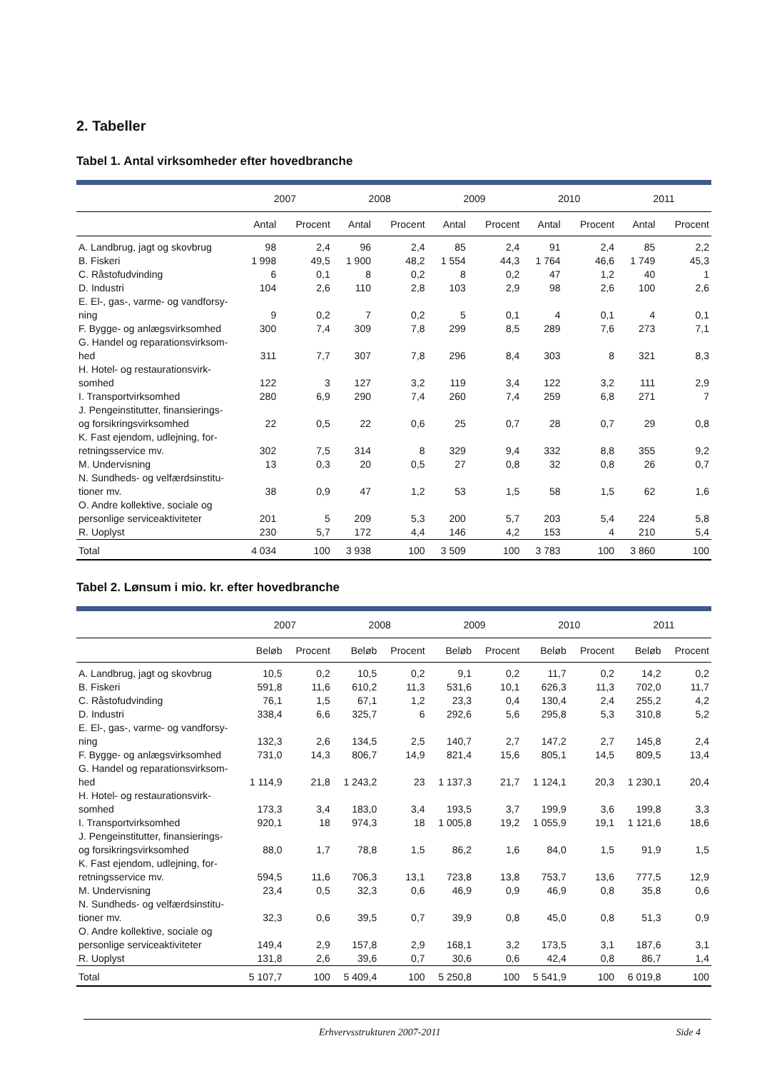2. Tabeller
Tabel 1. Antal virksomheder efter hovedbranche
| | 2007 | | 2008 | | 2009 | | 2010 | | 2011 | |
| --- | --- | --- | --- | --- | --- | --- | --- | --- | --- | --- |
| | Antal | Procent | Antal | Procent | Antal | Procent | Antal | Procent | Antal | Procent |
| A. Landbrug, jagt og skovbrug | 98 | 2,4 | 96 | 2,4 | 85 | 2,4 | 91 | 2,4 | 85 | 2,2 |
| B. Fiskeri | 1 998 | 49,5 | 1 900 | 48,2 | 1 554 | 44,3 | 1 764 | 46,6 | 1 749 | 45,3 |
| C. Råstofudvinding | 6 | 0,1 | 8 | 0,2 | 8 | 0,2 | 47 | 1,2 | 40 | 1 |
| D. Industri | 104 | 2,6 | 110 | 2,8 | 103 | 2,9 | 98 | 2,6 | 100 | 2,6 |
| E. El-, gas-, varme- og vandforsy- ning | 9 | 0,2 | 7 | 0,2 | 5 | 0,1 | 4 | 0,1 | 4 | 0,1 |
| F. Bygge- og anlægsvirksomhed | 300 | 7,4 | 309 | 7,8 | 299 | 8,5 | 289 | 7,6 | 273 | 7,1 |
| G. Handel og reparationsvirksom- hed | 311 | 7,7 | 307 | 7,8 | 296 | 8,4 | 303 | 8 | 321 | 8,3 |
| H. Hotel- og restaurationsvirk- somhed | 122 | 3 | 127 | 3,2 | 119 | 3,4 | 122 | 3,2 | 111 | 2,9 |
| I. Transportvirksomhed | 280 | 6,9 | 290 | 7,4 | 260 | 7,4 | 259 | 6,8 | 271 | 7 |
| J. Pengeinstitutter, finansierings- og forsikringsvirksomhed | 22 | 0,5 | 22 | 0,6 | 25 | 0,7 | 28 | 0,7 | 29 | 0,8 |
| K. Fast ejendom, udlejning, for- retningsservice mv. | 302 | 7,5 | 314 | 8 | 329 | 9,4 | 332 | 8,8 | 355 | 9,2 |
| M. Undervisning | 13 | 0,3 | 20 | 0,5 | 27 | 0,8 | 32 | 0,8 | 26 | 0,7 |
| N. Sundheds- og velfærdsinstitu- tioner mv. | 38 | 0,9 | 47 | 1,2 | 53 | 1,5 | 58 | 1,5 | 62 | 1,6 |
| O. Andre kollektive, sociale og personlige serviceaktiviteter | 201 | 5 | 209 | 5,3 | 200 | 5,7 | 203 | 5,4 | 224 | 5,8 |
| R. Uoplyst | 230 | 5,7 | 172 | 4,4 | 146 | 4,2 | 153 | 4 | 210 | 5,4 |
| Total | 4 034 | 100 | 3 938 | 100 | 3 509 | 100 | 3 783 | 100 | 3 860 | 100 |
Tabel 2. Lønsum i mio. kr. efter hovedbranche
| | 2007 | | 2008 | | 2009 | | 2010 | | 2011 | |
| --- | --- | --- | --- | --- | --- | --- | --- | --- | --- | --- |
| | Beløb | Procent | Beløb | Procent | Beløb | Procent | Beløb | Procent | Beløb | Procent |
| A. Landbrug, jagt og skovbrug | 10,5 | 0,2 | 10,5 | 0,2 | 9,1 | 0,2 | 11,7 | 0,2 | 14,2 | 0,2 |
| B. Fiskeri | 591,8 | 11,6 | 610,2 | 11,3 | 531,6 | 10,1 | 626,3 | 11,3 | 702,0 | 11,7 |
| C. Råstofudvinding | 76,1 | 1,5 | 67,1 | 1,2 | 23,3 | 0,4 | 130,4 | 2,4 | 255,2 | 4,2 |
| D. Industri | 338,4 | 6,6 | 325,7 | 6 | 292,6 | 5,6 | 295,8 | 5,3 | 310,8 | 5,2 |
| E. El-, gas-, varme- og vandforsy- ning | 132,3 | 2,6 | 134,5 | 2,5 | 140,7 | 2,7 | 147,2 | 2,7 | 145,8 | 2,4 |
| F. Bygge- og anlægsvirksomhed | 731,0 | 14,3 | 806,7 | 14,9 | 821,4 | 15,6 | 805,1 | 14,5 | 809,5 | 13,4 |
| G. Handel og reparationsvirksom- hed | 1 114,9 | 21,8 | 1 243,2 | 23 | 1 137,3 | 21,7 | 1 124,1 | 20,3 | 1 230,1 | 20,4 |
| H. Hotel- og restaurationsvirk- somhed | 173,3 | 3,4 | 183,0 | 3,4 | 193,5 | 3,7 | 199,9 | 3,6 | 199,8 | 3,3 |
| I. Transportvirksomhed | 920,1 | 18 | 974,3 | 18 | 1 005,8 | 19,2 | 1 055,9 | 19,1 | 1 121,6 | 18,6 |
| J. Pengeinstitutter, finansierings- og forsikringsvirksomhed | 88,0 | 1,7 | 78,8 | 1,5 | 86,2 | 1,6 | 84,0 | 1,5 | 91,9 | 1,5 |
| K. Fast ejendom, udlejning, for- retningsservice mv. | 594,5 | 11,6 | 706,3 | 13,1 | 723,8 | 13,8 | 753,7 | 13,6 | 777,5 | 12,9 |
| M. Undervisning | 23,4 | 0,5 | 32,3 | 0,6 | 46,9 | 0,9 | 46,9 | 0,8 | 35,8 | 0,6 |
| N. Sundheds- og velfærdsinstitu- tioner mv. | 32,3 | 0,6 | 39,5 | 0,7 | 39,9 | 0,8 | 45,0 | 0,8 | 51,3 | 0,9 |
| O. Andre kollektive, sociale og personlige serviceaktiviteter | 149,4 | 2,9 | 157,8 | 2,9 | 168,1 | 3,2 | 173,5 | 3,1 | 187,6 | 3,1 |
| R. Uoplyst | 131,8 | 2,6 | 39,6 | 0,7 | 30,6 | 0,6 | 42,4 | 0,8 | 86,7 | 1,4 |
| Total | 5 107,7 | 100 | 5 409,4 | 100 | 5 250,8 | 100 | 5 541,9 | 100 | 6 019,8 | 100 |
Erhvervsstrukturen 2007-2011 Side 4